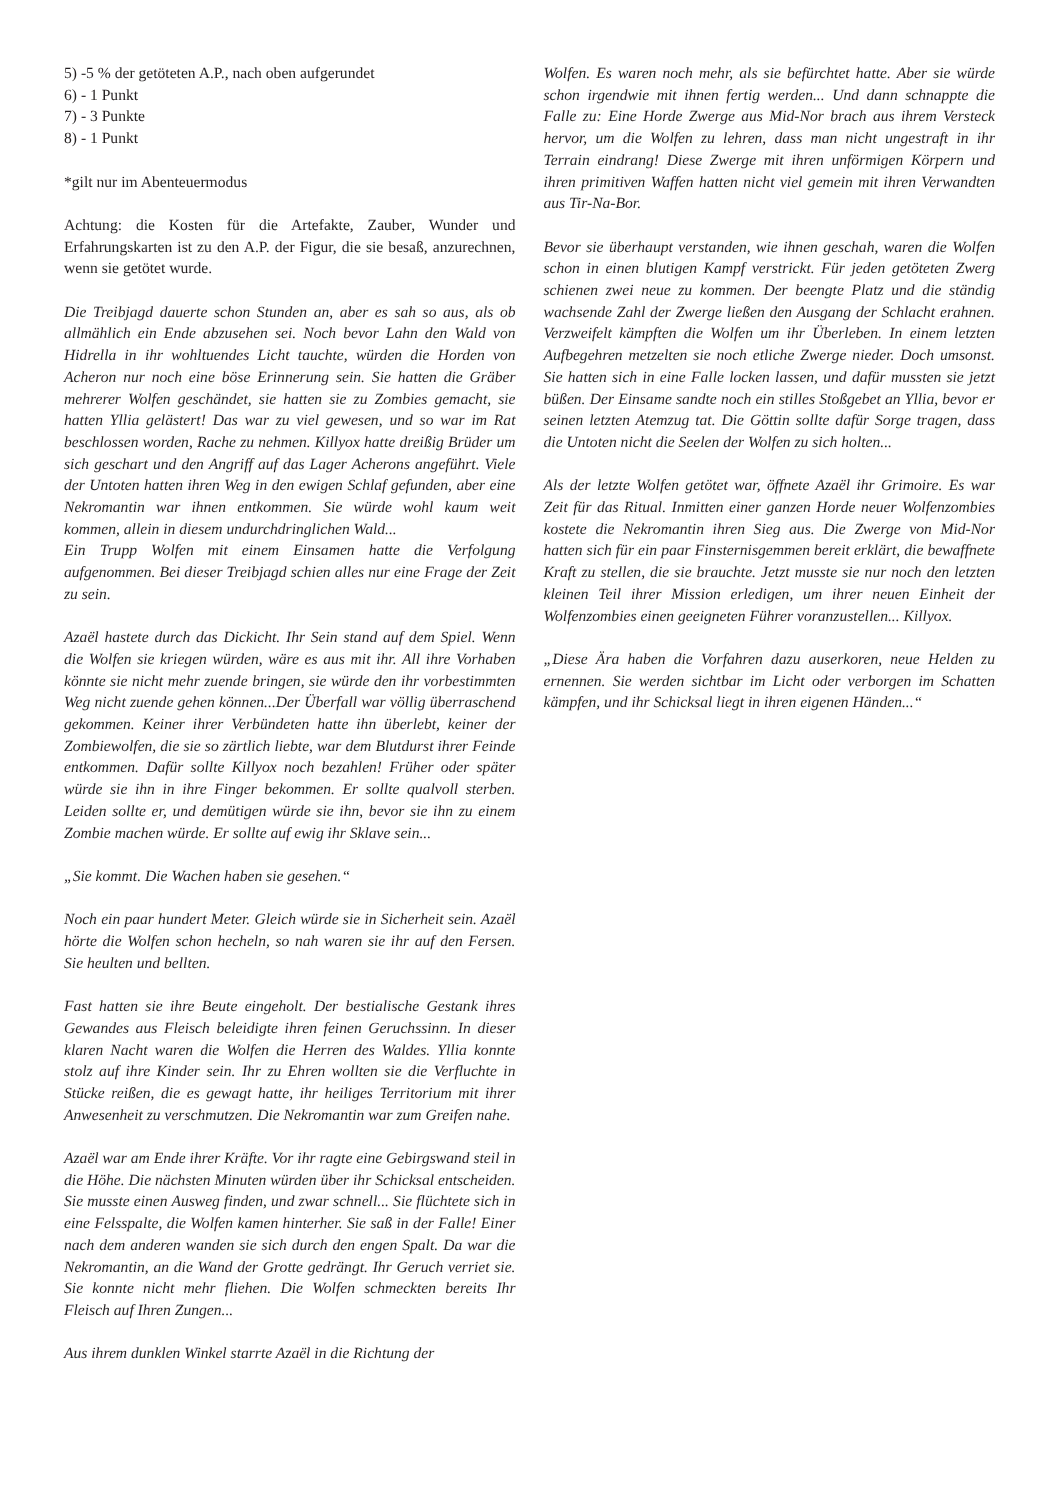5) -5 % der getöteten A.P., nach oben aufgerundet
6) - 1 Punkt
7) - 3 Punkte
8) - 1 Punkt
*gilt nur im Abenteuermodus
Achtung: die Kosten für die Artefakte, Zauber, Wunder und Erfahrungskarten ist zu den A.P. der Figur, die sie besaß, anzurechnen, wenn sie getötet wurde.
Die Treibjagd dauerte schon Stunden an, aber es sah so aus, als ob allmählich ein Ende abzusehen sei. Noch bevor Lahn den Wald von Hidrella in ihr wohltuendes Licht tauchte, würden die Horden von Acheron nur noch eine böse Erinnerung sein. Sie hatten die Gräber mehrerer Wolfen geschändet, sie hatten sie zu Zombies gemacht, sie hatten Yllia gelästert! Das war zu viel gewesen, und so war im Rat beschlossen worden, Rache zu nehmen. Killyox hatte dreißig Brüder um sich geschart und den Angriff auf das Lager Acherons angeführt. Viele der Untoten hatten ihren Weg in den ewigen Schlaf gefunden, aber eine Nekromantin war ihnen entkommen. Sie würde wohl kaum weit kommen, allein in diesem undurchdringlichen Wald...
Ein Trupp Wolfen mit einem Einsamen hatte die Verfolgung aufgenommen. Bei dieser Treibjagd schien alles nur eine Frage der Zeit zu sein.
Azaël hastete durch das Dickicht. Ihr Sein stand auf dem Spiel. Wenn die Wolfen sie kriegen würden, wäre es aus mit ihr. All ihre Vorhaben könnte sie nicht mehr zuende bringen, sie würde den ihr vorbestimmten Weg nicht zuende gehen können...Der Überfall war völlig überraschend gekommen. Keiner ihrer Verbündeten hatte ihn überlebt, keiner der Zombiewolfen, die sie so zärtlich liebte, war dem Blutdurst ihrer Feinde entkommen. Dafür sollte Killyox noch bezahlen! Früher oder später würde sie ihn in ihre Finger bekommen. Er sollte qualvoll sterben. Leiden sollte er, und demütigen würde sie ihn, bevor sie ihn zu einem Zombie machen würde. Er sollte auf ewig ihr Sklave sein...
„Sie kommt. Die Wachen haben sie gesehen.“
Noch ein paar hundert Meter. Gleich würde sie in Sicherheit sein. Azaël hörte die Wolfen schon hecheln, so nah waren sie ihr auf den Fersen. Sie heulten und bellten.
Fast hatten sie ihre Beute eingeholt. Der bestialische Gestank ihres Gewandes aus Fleisch beleidigte ihren feinen Geruchssinn. In dieser klaren Nacht waren die Wolfen die Herren des Waldes. Yllia konnte stolz auf ihre Kinder sein. Ihr zu Ehren wollten sie die Verfluchte in Stücke reißen, die es gewagt hatte, ihr heiliges Territorium mit ihrer Anwesenheit zu verschmutzen. Die Nekromantin war zum Greifen nahe.
Azaël war am Ende ihrer Kräfte. Vor ihr ragte eine Gebirgswand steil in die Höhe. Die nächsten Minuten würden über ihr Schicksal entscheiden. Sie musste einen Ausweg finden, und zwar schnell... Sie flüchtete sich in eine Felsspalte, die Wolfen kamen hinterher. Sie saß in der Falle! Einer nach dem anderen wanden sie sich durch den engen Spalt. Da war die Nekromantin, an die Wand der Grotte gedrängt. Ihr Geruch verriet sie. Sie konnte nicht mehr fliehen. Die Wolfen schmeckten bereits Ihr Fleisch auf Ihren Zungen...
Aus ihrem dunklen Winkel starrte Azaël in die Richtung der
Wolfen. Es waren noch mehr, als sie befürchtet hatte. Aber sie würde schon irgendwie mit ihnen fertig werden... Und dann schnappte die Falle zu: Eine Horde Zwerge aus Mid-Nor brach aus ihrem Versteck hervor, um die Wolfen zu lehren, dass man nicht ungestraft in ihr Terrain eindrang! Diese Zwerge mit ihren unförmigen Körpern und ihren primitiven Waffen hatten nicht viel gemein mit ihren Verwandten aus Tir-Na-Bor.
Bevor sie überhaupt verstanden, wie ihnen geschah, waren die Wolfen schon in einen blutigen Kampf verstrickt. Für jeden getöteten Zwerg schienen zwei neue zu kommen. Der beengte Platz und die ständig wachsende Zahl der Zwerge ließen den Ausgang der Schlacht erahnen. Verzweifelt kämpften die Wolfen um ihr Überleben. In einem letzten Aufbegehren metzelten sie noch etliche Zwerge nieder. Doch umsonst. Sie hatten sich in eine Falle locken lassen, und dafür mussten sie jetzt büßen. Der Einsame sandte noch ein stilles Stoßgebet an Yllia, bevor er seinen letzten Atemzug tat. Die Göttin sollte dafür Sorge tragen, dass die Untoten nicht die Seelen der Wolfen zu sich holten...
Als der letzte Wolfen getötet war, öffnete Azaël ihr Grimoire. Es war Zeit für das Ritual. Inmitten einer ganzen Horde neuer Wolfenzombies kostete die Nekromantin ihren Sieg aus. Die Zwerge von Mid-Nor hatten sich für ein paar Finsternisgemmen bereit erklärt, die bewaffnete Kraft zu stellen, die sie brauchte. Jetzt musste sie nur noch den letzten kleinen Teil ihrer Mission erledigen, um ihrer neuen Einheit der Wolfenzombies einen geeigneten Führer voranzustellen... Killyox.
„Diese Ära haben die Vorfahren dazu auserkoren, neue Helden zu ernennen. Sie werden sichtbar im Licht oder verborgen im Schatten kämpfen, und ihr Schicksal liegt in ihren eigenen Händen...“